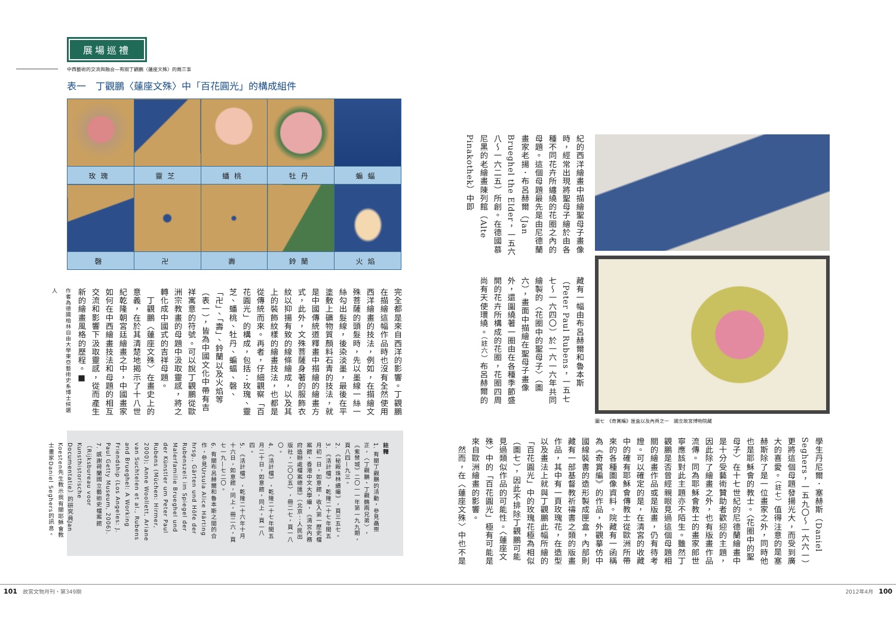展場巡禮
中西藝術的交流與融合—有關丁觀鵬〈蓮座文殊〉的兩三事
表一　丁觀鵬〈蓮座文殊〉中「百花圓光」的構成組件
| 玫瑰 | 靈芝 | 蟠桃 | 牡丹 | 蝙蝠 |
| 磬 | 卍 | 壽 | 鈴蘭 | 火焰 |
完全都是來自西洋的影響。丁觀鵬在描繪這幅作品時也沒有全然使用西洋繪畫的技法，例如，在描繪文殊菩薩的頭髮時，先以墨線一絲一絲勾出髮線，後染淡墨，最後在平塗敷上礦物質顏料石青的技法，就是中國傳統道釋畫中描繪的繪畫方式，此外，文殊菩薩身著的服飾衣紋以抑揚有致的線條繪成，以及其上的裝飾紋樣的繪畫技法，也都是從傳統而來。再者，仔細觀察「百花圓光」的構成，包括：玫瑰、靈芝、蟠桃、牡丹、蝙蝠、磬、「卍」、「壽」、鈴蘭以及火焰等（表一），皆為中國文化中帶有吉祥寓意的符號。可以說丁觀鵬從歐洲宗教畫的母題中汲取靈感，將之轉化成中國式的吉祥母題。
　丁觀鵬〈蓮座文殊〉在畫史上的意義，在於其清楚地揭示了十八世紀乾隆朝宮廷繪畫之中，中國畫家如何在中西繪畫技法和母題的相互交流和影響下汲取靈感，從而產生新的繪畫風格的歷程。■
作者為德國柏林自由大學東亞藝術史系博士候選人
註釋
1. 有關丁觀鵬的活動，參見聶崇正，〈丁觀鵬、丁觀鶴兩兄弟〉，《紫禁城》二〇一一年第一九九期，頁八四—九三。
2. 《秘殿珠林續編》，頁三五七。
3. 《活計檔》，乾隆二十七年閏五月初一日，如意館，收入第一歷史檔案館、香港中文大學編，《清宮內務府造辦處檔案總匯》（北京：人民出版社，二〇〇五），冊二七，頁一八〇。
4. 《活計檔》，乾隆二十七年閏五月二十日，如意館，同上，頁一八四。
5. 《活計檔》，乾隆二十六年十月十六日，如意館，同上，冊二六，頁七一九—七二〇。
6. 有關布呂赫爾和魯本斯之間的合作，參見Ursula Alice Härting hrsg., Gärten und Höfe der Rubenszeit im Spiegel der Malerfamilie Brueghel und der Künstler um Peter Paul Rubens (Müchen: Hirmer, 2000); Anne Woollett, Ariane van Suchtelen et al., Rubens and Brueghel: A Working Friendship (Los Angeles: J. Paul Getty Museum, 2006).
7. 感謝荷蘭國立藝術史檔案館（Rijksbureau voor Kunsthistorische Documentatie）的研究員Jan Koesten先生教示我有關耶穌會教士畫家Daniel Seghers的訊息。
101　故宮文物月刊・第349期
紀的西洋繪畫中描繪聖母子畫像時，經常出現將聖母子繪於由各種不同花卉所纏繞的花圈之內的母題。這個母題最先是由尼德蘭畫家老揚．布呂赫爾（Jan Brueghel the Elder，一五六八～一六二五）所創。在德國慕尼黑的老繪畫陳列館（Alte Pinakothek）中即
藏有一幅由布呂赫爾和魯本斯（Peter Paul Rubens，一五七七～一六四〇）於一六一六年共同繪製的〈花圈中的聖母子〉（圖六），畫面中描繪在聖母子畫像外，還圍繞著一圈由在各種季節盛開的花卉所構成的花圈，花圈四周尚有天使環繞。（註六）布呂赫爾的
圖七　《奇賞編》匣盒以及內頁之一　國立故宮博物院藏
學生丹尼爾．塞赫斯（Daniel Seghers，一五九〇～一六六一）更將這個母題發揚光大，而受到廣大的喜愛。（註七）值得注意的是塞赫斯除了是一位畫家之外，同時他也是耶穌會的教士。〈花圈中的聖母子〉在十七世紀的尼德蘭繪畫中是十分受藝術贊助者歡迎的主題，因此除了繪畫之外，也有版畫作品流傳。同為耶穌會教士的畫家郎世寧應該對此主題亦不陌生。雖然丁觀鵬是否曾經親眼見過這個母題相關的繪畫作品或是版畫，仍有待考證。可以確定的是，在清宮的收藏中的確有耶穌會傳教士從歐洲所帶來的各種圖像資料。院藏有一函稱為《奇賞編》的作品，外觀摹仿中國線裝書的造形製成匣盒，內部則藏有一部基督教祈禱書之類的版畫作品，其中有一頁玫瑰花，在造型以及畫法上就與丁觀鵬此幅所繪的「百花圓光」中的玫瑰花極為相似（圖七），因此不排除丁觀鵬可能見過類似作品的可能性。〈蓮座文殊〉中的「百花圓光」極有可能是來自歐洲繪畫的影響。
　然而，在〈蓮座文殊〉中也不是
2012年4月　100